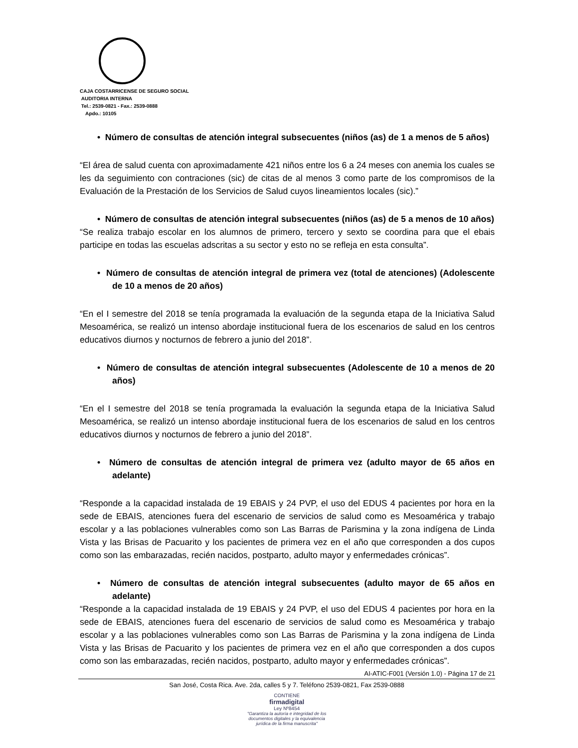CAJA COSTARRICENSE DE SEGURO SOCIAL
AUDITORIA INTERNA
Tel.: 2539-0821 - Fax.: 2539-0888
Apdo.: 10105
• Número de consultas de atención integral subsecuentes (niños (as) de 1 a menos de 5 años)
“El área de salud cuenta con aproximadamente 421 niños entre los 6 a 24 meses con anemia los cuales se les da seguimiento con contraciones (sic) de citas de al menos 3 como parte de los compromisos de la Evaluación de la Prestación de los Servicios de Salud cuyos lineamientos locales (sic).”
• Número de consultas de atención integral subsecuentes (niños (as) de 5 a menos de 10 años)
“Se realiza trabajo escolar en los alumnos de primero, tercero y sexto se coordina para que el ebais participe en todas las escuelas adscritas a su sector y esto no se refleja en esta consulta”.
• Número de consultas de atención integral de primera vez (total de atenciones) (Adolescente de 10 a menos de 20 años)
“En el I semestre del 2018 se tenía programada la evaluación de la segunda etapa de la Iniciativa Salud Mesoamérica, se realizó un intenso abordaje institucional fuera de los escenarios de salud en los centros educativos diurnos y nocturnos de febrero a junio del 2018”.
• Número de consultas de atención integral subsecuentes (Adolescente de 10 a menos de 20 años)
“En el I semestre del 2018 se tenía programada la evaluación la segunda etapa de la Iniciativa Salud Mesoamérica, se realizó un intenso abordaje institucional fuera de los escenarios de salud en los centros educativos diurnos y nocturnos de febrero a junio del 2018”.
• Número de consultas de atención integral de primera vez (adulto mayor de 65 años en adelante)
“Responde a la capacidad instalada de 19 EBAIS y 24 PVP, el uso del EDUS 4 pacientes por hora en la sede de EBAIS, atenciones fuera del escenario de servicios de salud como es Mesoamérica y trabajo escolar y a las poblaciones vulnerables como son Las Barras de Parismina y la zona indígena de Linda Vista y las Brisas de Pacuarito y los pacientes de primera vez en el año que corresponden a dos cupos como son las embarazadas, recién nacidos, postparto, adulto mayor y enfermedades crónicas”.
• Número de consultas de atención integral subsecuentes (adulto mayor de 65 años en adelante)
“Responde a la capacidad instalada de 19 EBAIS y 24 PVP, el uso del EDUS 4 pacientes por hora en la sede de EBAIS, atenciones fuera del escenario de servicios de salud como es Mesoamérica y trabajo escolar y a las poblaciones vulnerables como son Las Barras de Parismina y la zona indígena de Linda Vista y las Brisas de Pacuarito y los pacientes de primera vez en el año que corresponden a dos cupos como son las embarazadas, recién nacidos, postparto, adulto mayor y enfermedades crónicas”.
AI-ATIC-F001 (Versión 1.0) - Página 17 de 21
San José, Costa Rica. Ave. 2da, calles 5 y 7. Teléfono 2539-0821, Fax 2539-0888
CONTIENE
firmadigital
Ley Nº8454
"Garantiza la autoría e integridad de los
documentos digitales y la equivalencia
jurídica de la firma manuscrita"